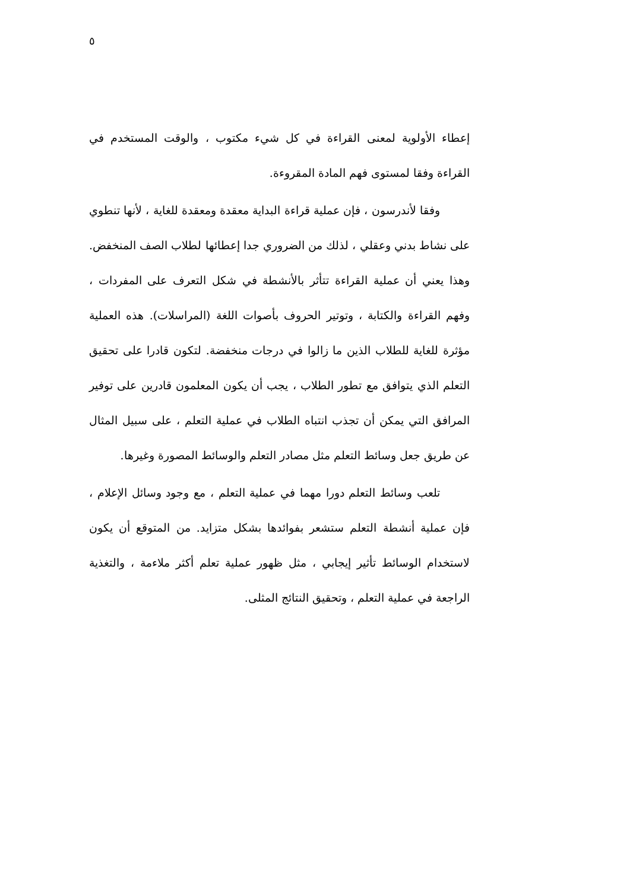٥
إعطاء الأولوية لمعنى القراءة في كل شيء مكتوب ، والوقت المستخدم في القراءة وفقا لمستوى فهم المادة المقروءة.
وفقا لأندرسون ، فإن عملية قراءة البداية معقدة ومعقدة للغاية ، لأنها تنطوي على نشاط بدني وعقلي ، لذلك من الضروري جدا إعطائها لطلاب الصف المنخفض. وهذا يعني أن عملية القراءة تتأثر بالأنشطة في شكل التعرف على المفردات ، وفهم القراءة والكتابة ، وتوتير الحروف بأصوات اللغة (المراسلات). هذه العملية مؤثرة للغاية للطلاب الذين ما زالوا في درجات منخفضة. لتكون قادرا على تحقيق التعلم الذي يتوافق مع تطور الطلاب ، يجب أن يكون المعلمون قادرين على توفير المرافق التي يمكن أن تجذب انتباه الطلاب في عملية التعلم ، على سبيل المثال عن طريق جعل وسائط التعلم مثل مصادر التعلم والوسائط المصورة وغيرها.
تلعب وسائط التعلم دورا مهما في عملية التعلم ، مع وجود وسائل الإعلام ، فإن عملية أنشطة التعلم ستشعر بفوائدها بشكل متزايد. من المتوقع أن يكون لاستخدام الوسائط تأثير إيجابي ، مثل ظهور عملية تعلم أكثر ملاءمة ، والتغذية الراجعة في عملية التعلم ، وتحقيق النتائج المثلى.